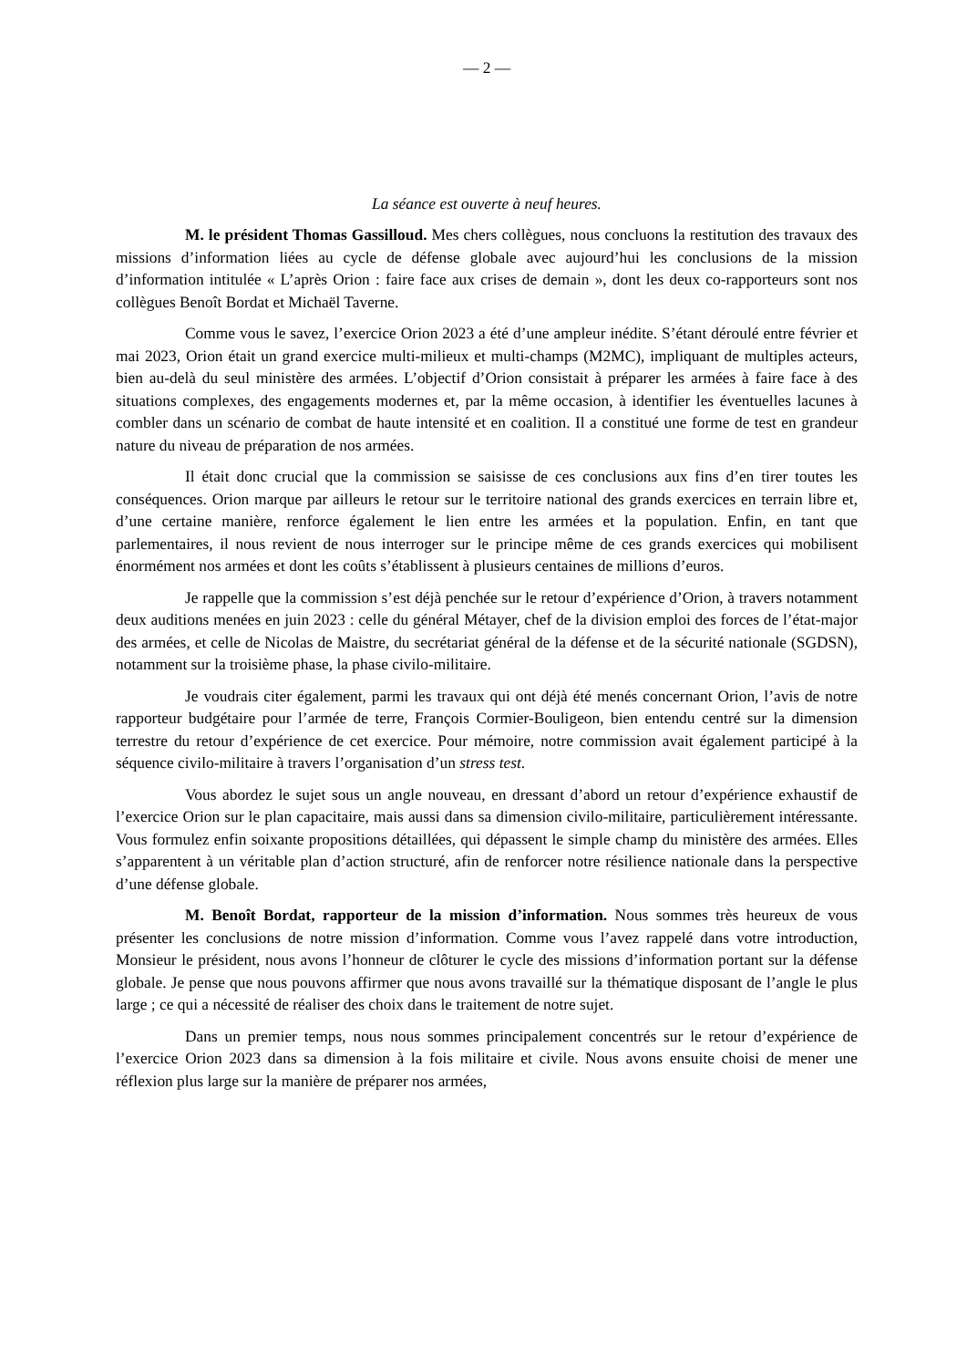— 2 —
La séance est ouverte à neuf heures.
M. le président Thomas Gassilloud. Mes chers collègues, nous concluons la restitution des travaux des missions d’information liées au cycle de défense globale avec aujourd’hui les conclusions de la mission d’information intitulée « L’après Orion : faire face aux crises de demain », dont les deux co-rapporteurs sont nos collègues Benoît Bordat et Michaël Taverne.
Comme vous le savez, l’exercice Orion 2023 a été d’une ampleur inédite. S’étant déroulé entre février et mai 2023, Orion était un grand exercice multi-milieux et multi-champs (M2MC), impliquant de multiples acteurs, bien au-delà du seul ministère des armées. L’objectif d’Orion consistait à préparer les armées à faire face à des situations complexes, des engagements modernes et, par la même occasion, à identifier les éventuelles lacunes à combler dans un scénario de combat de haute intensité et en coalition. Il a constitué une forme de test en grandeur nature du niveau de préparation de nos armées.
Il était donc crucial que la commission se saisisse de ces conclusions aux fins d’en tirer toutes les conséquences. Orion marque par ailleurs le retour sur le territoire national des grands exercices en terrain libre et, d’une certaine manière, renforce également le lien entre les armées et la population. Enfin, en tant que parlementaires, il nous revient de nous interroger sur le principe même de ces grands exercices qui mobilisent énormément nos armées et dont les coûts s’établissent à plusieurs centaines de millions d’euros.
Je rappelle que la commission s’est déjà penchée sur le retour d’expérience d’Orion, à travers notamment deux auditions menées en juin 2023 : celle du général Métayer, chef de la division emploi des forces de l’état-major des armées, et celle de Nicolas de Maistre, du secrétariat général de la défense et de la sécurité nationale (SGDSN), notamment sur la troisième phase, la phase civilo-militaire.
Je voudrais citer également, parmi les travaux qui ont déjà été menés concernant Orion, l’avis de notre rapporteur budgétaire pour l’armée de terre, François Cormier-Bouligeon, bien entendu centré sur la dimension terrestre du retour d’expérience de cet exercice. Pour mémoire, notre commission avait également participé à la séquence civilo-militaire à travers l’organisation d’un stress test.
Vous abordez le sujet sous un angle nouveau, en dressant d’abord un retour d’expérience exhaustif de l’exercice Orion sur le plan capacitaire, mais aussi dans sa dimension civilo-militaire, particulièrement intéressante. Vous formulez enfin soixante propositions détaillées, qui dépassent le simple champ du ministère des armées. Elles s’apparentent à un véritable plan d’action structuré, afin de renforcer notre résilience nationale dans la perspective d’une défense globale.
M. Benoît Bordat, rapporteur de la mission d’information. Nous sommes très heureux de vous présenter les conclusions de notre mission d’information. Comme vous l’avez rappelé dans votre introduction, Monsieur le président, nous avons l’honneur de clôturer le cycle des missions d’information portant sur la défense globale. Je pense que nous pouvons affirmer que nous avons travaillé sur la thématique disposant de l’angle le plus large ; ce qui a nécessité de réaliser des choix dans le traitement de notre sujet.
Dans un premier temps, nous nous sommes principalement concentrés sur le retour d’expérience de l’exercice Orion 2023 dans sa dimension à la fois militaire et civile. Nous avons ensuite choisi de mener une réflexion plus large sur la manière de préparer nos armées,